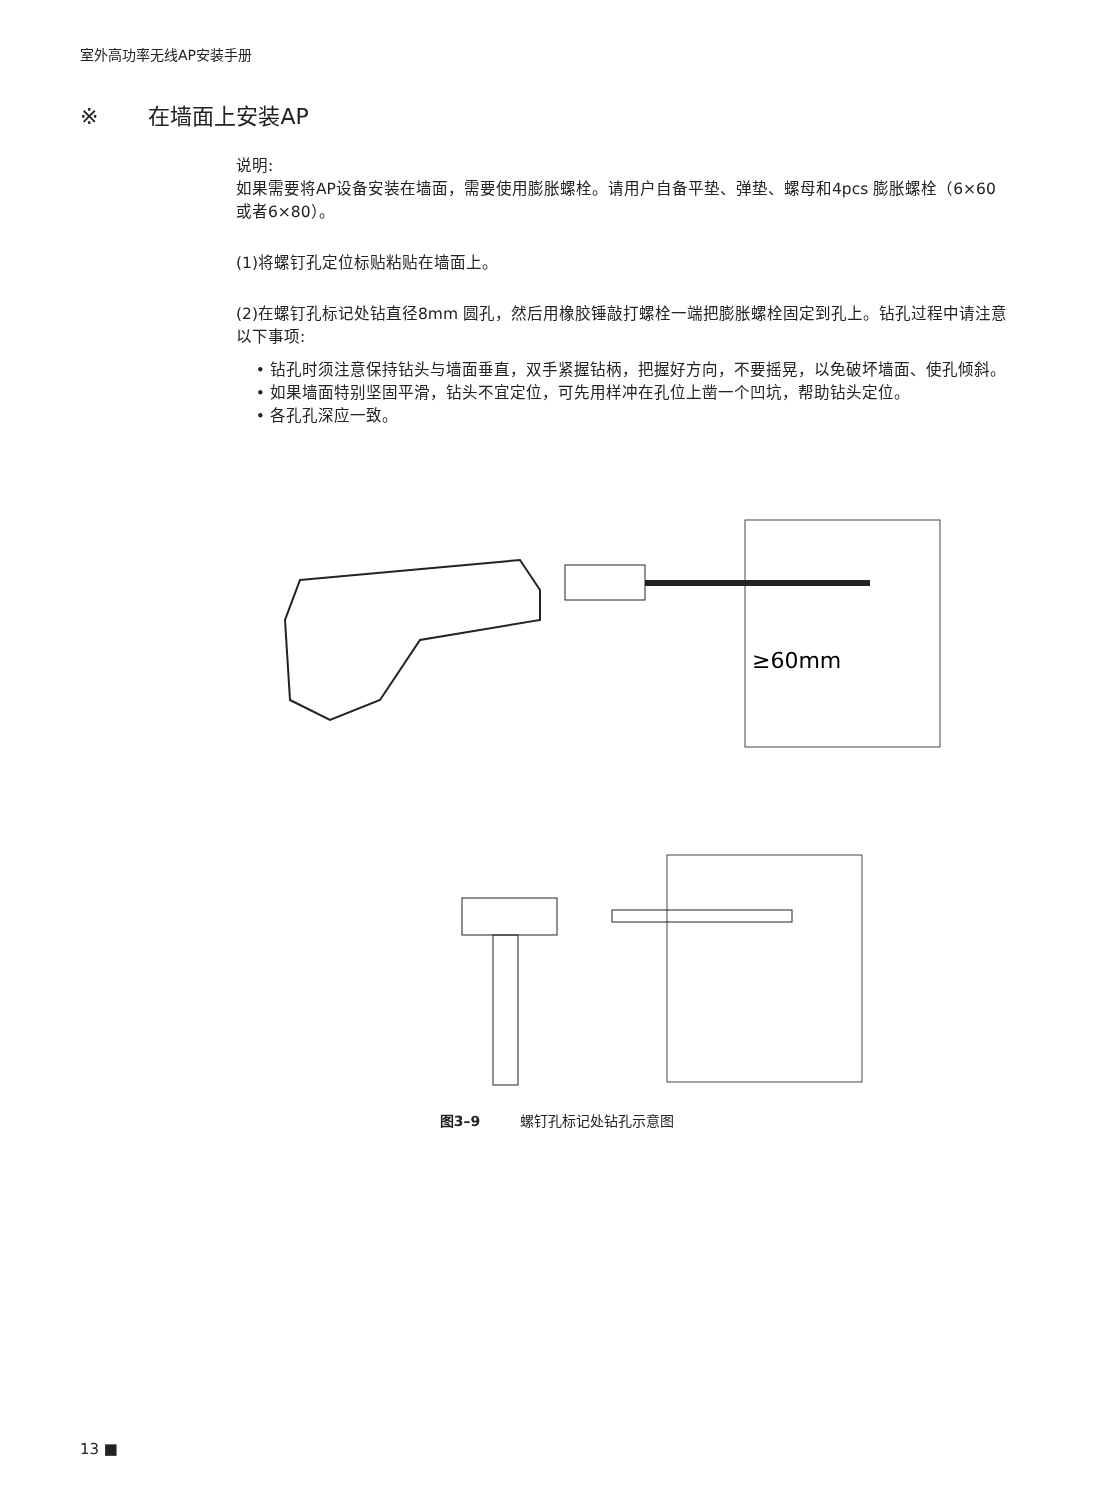室外高功率无线AP安装手册
※ 在墙面上安装AP
说明:
如果需要将AP设备安装在墙面，需要使用膨胀螺栓。请用户自备平垫、弹垫、螺母和4pcs 膨胀螺栓（6×60 或者6×80）。
(1)将螺钉孔定位标贴粘贴在墙面上。
(2)在螺钉孔标记处钻直径8mm 圆孔，然后用橡胶锤敲打螺栓一端把膨胀螺栓固定到孔上。钻孔过程中请注意以下事项:
• 钻孔时须注意保持钻头与墙面垂直，双手紧握钻柄，把握好方向，不要摇晃，以免破坏墙面、使孔倾斜。
• 如果墙面特别坚固平滑，钻头不宜定位，可先用样冲在孔位上凿一个凹坑，帮助钻头定位。
• 各孔孔深应一致。
≥60mm
图3–9 螺钉孔标记处钻孔示意图
13 ■